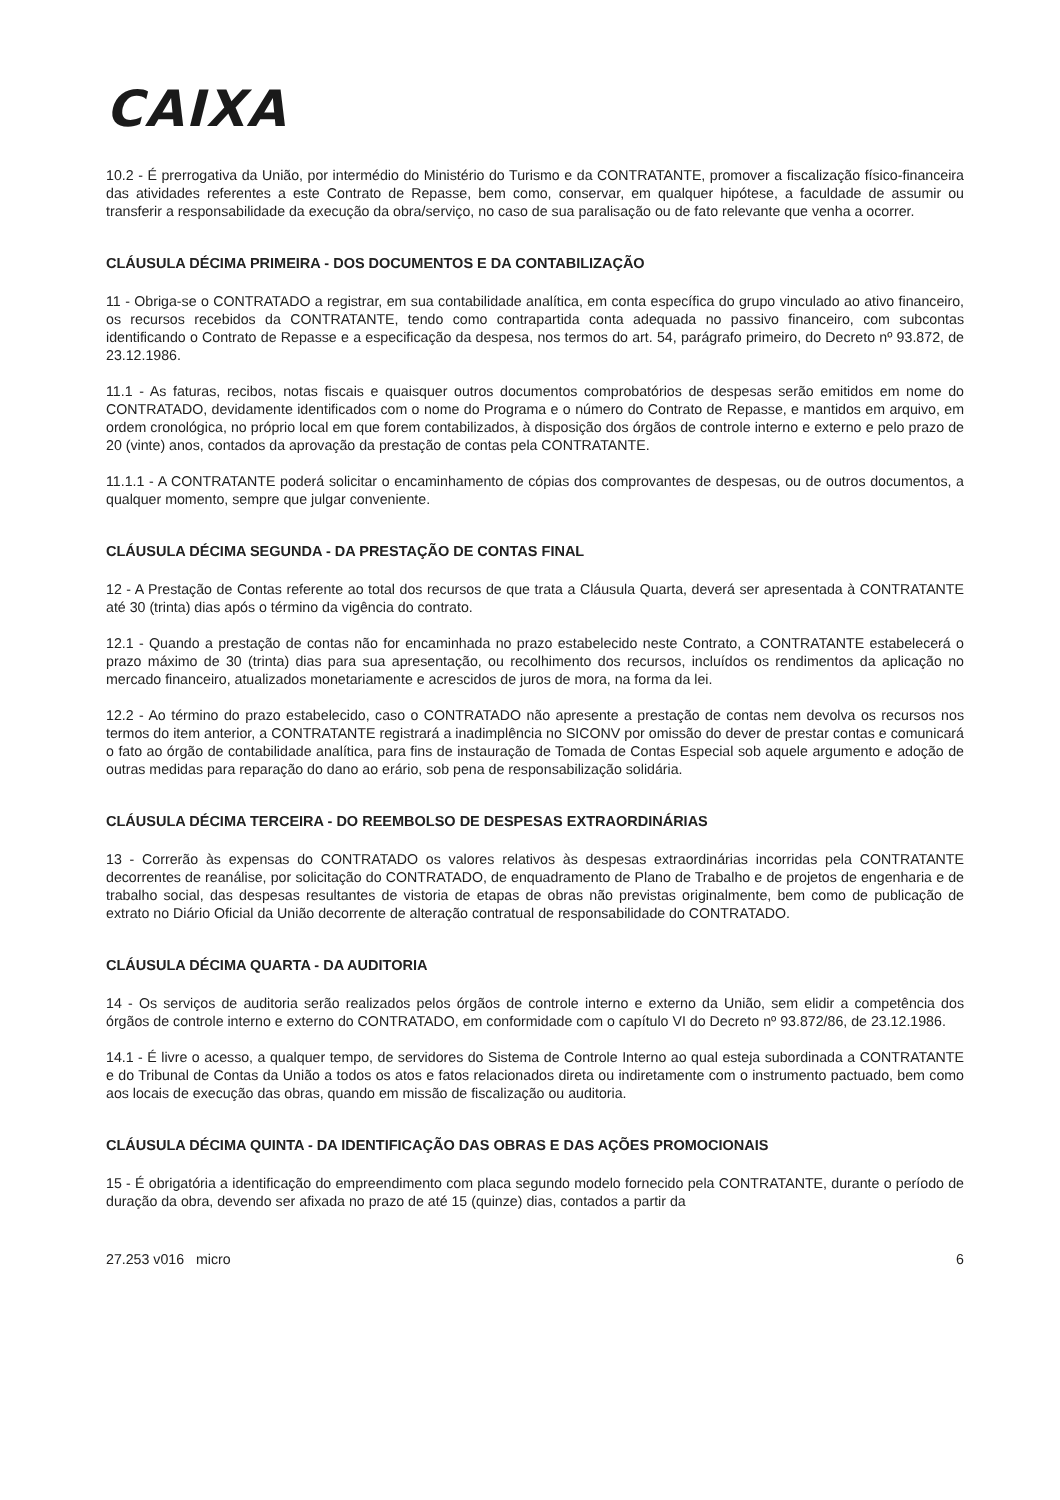CAIXA
10.2 - É prerrogativa da União, por intermédio do Ministério do Turismo e da CONTRATANTE, promover a fiscalização físico-financeira das atividades referentes a este Contrato de Repasse, bem como, conservar, em qualquer hipótese, a faculdade de assumir ou transferir a responsabilidade da execução da obra/serviço, no caso de sua paralisação ou de fato relevante que venha a ocorrer.
CLÁUSULA DÉCIMA PRIMEIRA - DOS DOCUMENTOS E DA CONTABILIZAÇÃO
11 - Obriga-se o CONTRATADO a registrar, em sua contabilidade analítica, em conta específica do grupo vinculado ao ativo financeiro, os recursos recebidos da CONTRATANTE, tendo como contrapartida conta adequada no passivo financeiro, com subcontas identificando o Contrato de Repasse e a especificação da despesa, nos termos do art. 54, parágrafo primeiro, do Decreto nº 93.872, de 23.12.1986.
11.1 - As faturas, recibos, notas fiscais e quaisquer outros documentos comprobatórios de despesas serão emitidos em nome do CONTRATADO, devidamente identificados com o nome do Programa e o número do Contrato de Repasse, e mantidos em arquivo, em ordem cronológica, no próprio local em que forem contabilizados, à disposição dos órgãos de controle interno e externo e pelo prazo de 20 (vinte) anos, contados da aprovação da prestação de contas pela CONTRATANTE.
11.1.1 - A CONTRATANTE poderá solicitar o encaminhamento de cópias dos comprovantes de despesas, ou de outros documentos, a qualquer momento, sempre que julgar conveniente.
CLÁUSULA DÉCIMA SEGUNDA - DA PRESTAÇÃO DE CONTAS FINAL
12 - A Prestação de Contas referente ao total dos recursos de que trata a Cláusula Quarta, deverá ser apresentada à CONTRATANTE até 30 (trinta) dias após o término da vigência do contrato.
12.1 - Quando a prestação de contas não for encaminhada no prazo estabelecido neste Contrato, a CONTRATANTE estabelecerá o prazo máximo de 30 (trinta) dias para sua apresentação, ou recolhimento dos recursos, incluídos os rendimentos da aplicação no mercado financeiro, atualizados monetariamente e acrescidos de juros de mora, na forma da lei.
12.2 - Ao término do prazo estabelecido, caso o CONTRATADO não apresente a prestação de contas nem devolva os recursos nos termos do item anterior, a CONTRATANTE registrará a inadimplência no SICONV por omissão do dever de prestar contas e comunicará o fato ao órgão de contabilidade analítica, para fins de instauração de Tomada de Contas Especial sob aquele argumento e adoção de outras medidas para reparação do dano ao erário, sob pena de responsabilização solidária.
CLÁUSULA DÉCIMA TERCEIRA - DO REEMBOLSO DE DESPESAS EXTRAORDINÁRIAS
13 - Correrão às expensas do CONTRATADO os valores relativos às despesas extraordinárias incorridas pela CONTRATANTE decorrentes de reanálise, por solicitação do CONTRATADO, de enquadramento de Plano de Trabalho e de projetos de engenharia e de trabalho social, das despesas resultantes de vistoria de etapas de obras não previstas originalmente, bem como de publicação de extrato no Diário Oficial da União decorrente de alteração contratual de responsabilidade do CONTRATADO.
CLÁUSULA DÉCIMA QUARTA - DA AUDITORIA
14 - Os serviços de auditoria serão realizados pelos órgãos de controle interno e externo da União, sem elidir a competência dos órgãos de controle interno e externo do CONTRATADO, em conformidade com o capítulo VI do Decreto nº 93.872/86, de 23.12.1986.
14.1 - É livre o acesso, a qualquer tempo, de servidores do Sistema de Controle Interno ao qual esteja subordinada a CONTRATANTE e do Tribunal de Contas da União a todos os atos e fatos relacionados direta ou indiretamente com o instrumento pactuado, bem como aos locais de execução das obras, quando em missão de fiscalização ou auditoria.
CLÁUSULA DÉCIMA QUINTA - DA IDENTIFICAÇÃO DAS OBRAS E DAS AÇÕES PROMOCIONAIS
15 - É obrigatória a identificação do empreendimento com placa segundo modelo fornecido pela CONTRATANTE, durante o período de duração da obra, devendo ser afixada no prazo de até 15 (quinze) dias, contados a partir da
27.253 v016 micro 6